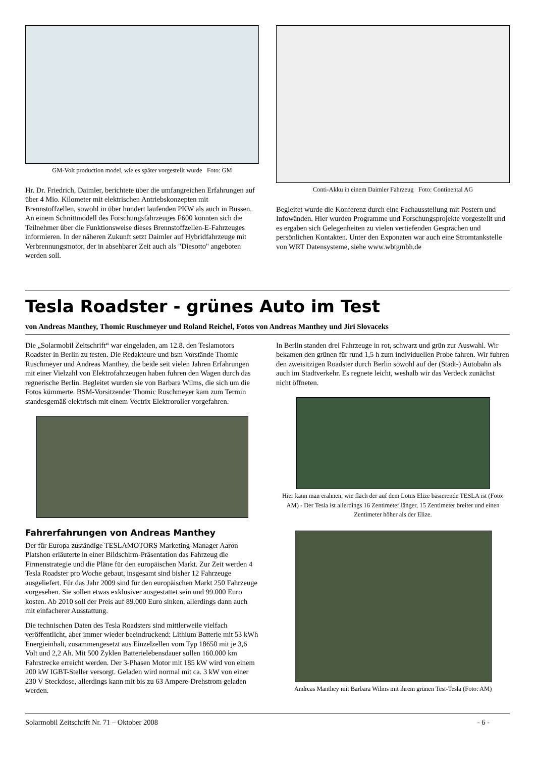GM-Volt production model, wie es später vorgestellt wurde Foto: GM
Hr. Dr. Friedrich, Daimler, berichtete über die umfangreichen Erfahrungen auf über 4 Mio. Kilometer mit elektrischen Antriebskonzepten mit Brennstoffzellen, sowohl in über hundert laufenden PKW als auch in Bussen. An einem Schnittmodell des Forschungsfahrzeuges F600 konnten sich die Teilnehmer über die Funktionsweise dieses Brennstoffzellen-E-Fahrzeuges informieren. In der näheren Zukunft setzt Daimler auf Hybridfahrzeuge mit Verbrennungsmotor, der in absehbarer Zeit auch als "Diesotto" angeboten werden soll.
Conti-Akku in einem Daimler Fahrzeug Foto: Continental AG
Begleitet wurde die Konferenz durch eine Fachausstellung mit Postern und Infowänden. Hier wurden Programme und Forschungsprojekte vorgestellt und es ergaben sich Gelegenheiten zu vielen vertiefenden Gesprächen und persönlichen Kontakten. Unter den Exponaten war auch eine Stromtankstelle von WRT Datensysteme, siehe www.wbtgmbh.de
Tesla Roadster - grünes Auto im Test
von Andreas Manthey, Thomic Ruschmeyer und Roland Reichel, Fotos von Andreas Manthey und Jiri Slovaceks
Die „Solarmobil Zeitschrift“ war eingeladen, am 12.8. den Teslamotors Roadster in Berlin zu testen. Die Redakteure und bsm Vorstände Thomic Ruschmeyer und Andreas Manthey, die beide seit vielen Jahren Erfahrungen mit einer Vielzahl von Elektrofahrzeugen haben fuhren den Wagen durch das regnerische Berlin. Begleitet wurden sie von Barbara Wilms, die sich um die Fotos kümmerte. BSM-Vorsitzender Thomic Ruschmeyer kam zum Termin standesgemäß elektrisch mit einem Vectrix Elektroroller vorgefahren.
Fahrerfahrungen von Andreas Manthey
Der für Europa zuständige TESLAMOTORS Marketing-Manager Aaron Platshon erläuterte in einer Bildschirm-Präsentation das Fahrzeug die Firmenstrategie und die Pläne für den europäischen Markt. Zur Zeit werden 4 Tesla Roadster pro Woche gebaut, insgesamt sind bisher 12 Fahrzeuge ausgeliefert. Für das Jahr 2009 sind für den europäischen Markt 250 Fahrzeuge vorgesehen. Sie sollen etwas exklusiver ausgestattet sein und 99.000 Euro kosten. Ab 2010 soll der Preis auf 89.000 Euro sinken, allerdings dann auch mit einfacherer Ausstattung.
Die technischen Daten des Tesla Roadsters sind mittlerweile vielfach veröffentlicht, aber immer wieder beeindruckend: Lithium Batterie mit 53 kWh Energieinhalt, zusammengesetzt aus Einzelzellen vom Typ 18650 mit je 3,6 Volt und 2,2 Ah. Mit 500 Zyklen Batterielebensdauer sollen 160.000 km Fahrstrecke erreicht werden. Der 3-Phasen Motor mit 185 kW wird von einem 200 kW IGBT-Steller versorgt. Geladen wird normal mit ca. 3 kW von einer 230 V Steckdose, allerdings kann mit bis zu 63 Ampere-Drehstrom geladen werden.
In Berlin standen drei Fahrzeuge in rot, schwarz und grün zur Auswahl. Wir bekamen den grünen für rund 1,5 h zum individuellen Probe fahren. Wir fuhren den zweisitzigen Roadster durch Berlin sowohl auf der (Stadt-) Autobahn als auch im Stadtverkehr. Es regnete leicht, weshalb wir das Verdeck zunächst nicht öffneten.
Hier kann man erahnen, wie flach der auf dem Lotus Elize basierende TESLA ist (Foto: AM) - Der Tesla ist allerdings 16 Zentimeter länger, 15 Zentimeter breiter und einen Zentimeter höher als der Elize.
Andreas Manthey mit Barbara Wilms mit ihrem grünen Test-Tesla (Foto: AM)
Solarmobil Zeitschrift Nr. 71 – Oktober 2008 - 6 -